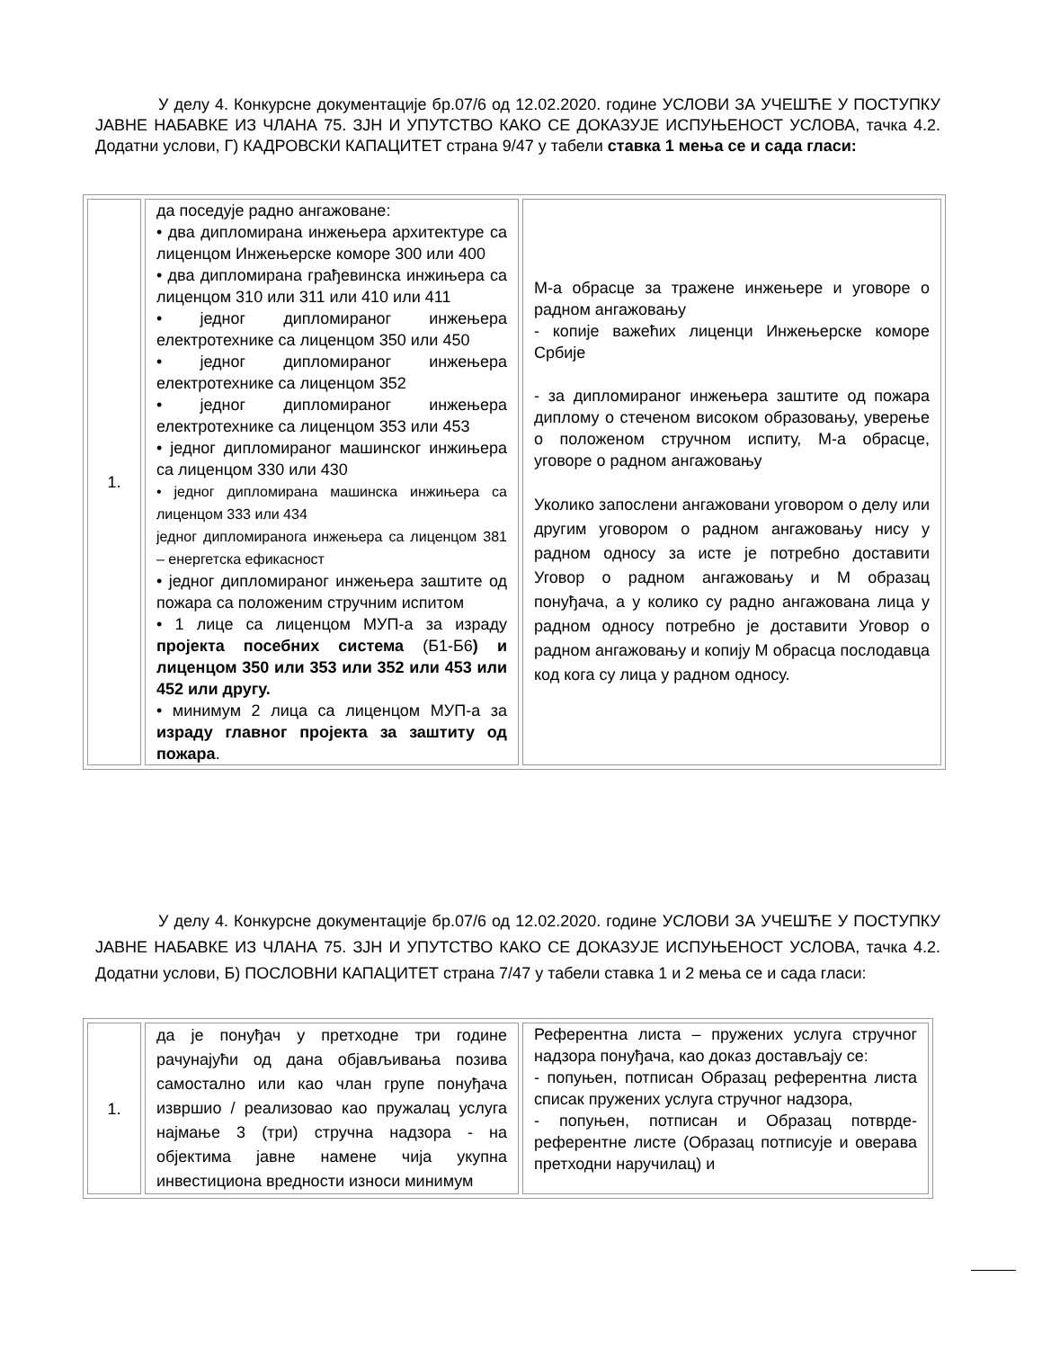У делу 4. Конкурсне документације бр.07/6 од 12.02.2020. године УСЛОВИ ЗА УЧЕШЋЕ У ПОСТУПКУ ЈАВНЕ НАБАВКЕ ИЗ ЧЛАНА 75. ЗЈН И УПУТСТВО КАКО СЕ ДОКАЗУЈЕ ИСПУЊЕНОСТ УСЛОВА, тачка 4.2. Додатни услови, Г) КАДРОВСКИ КАПАЦИТЕТ страна 9/47 у табели ставка 1 мења се и сада гласи:
| 1. | да поседује радно ангажоване: • два дипломирана инжењера архитектуре са лиценцом Инжењерске коморе 300 или 400 • два дипломирана грађевинска инжињера са лиценцом 310 или 311 или 410 или 411 • једног дипломираног инжењера електротехнике са лиценцом 350 или 450 • једног дипломираног инжењера електротехнике са лиценцом 352 • једног дипломираног инжењера електротехнике са лиценцом 353 или 453 • једног дипломираног машинског инжињера са лиценцом 330 или 430 • једног дипломирана машинска инжињера са лиценцом 333 или 434 једног дипломиранога инжењера са лиценцом 381 – енергетска ефикасност • једног дипломираног инжењера заштите од пожара са положеним стручним испитом • 1 лице са лиценцом МУП-а за израду пројекта посебних система (Б1-Б6 ) и лиценцом 350 или 353 или 352 или 453 или 452 или другу. • минимум 2 лица са лиценцом МУП-а за израду главног пројекта за заштиту од пожара . | М-а обрасце за тражене инжењере и уговоре о радном ангажовању - копије важећих лиценци Инжењерске коморе Србије - за дипломираног инжењера заштите од пожара диплому о стеченом високом образовању, уверење о положеном стручном испиту, М-а обрасце, уговоре о радном ангажовању Уколико запослени ангажовани уговором о делу или другим уговором о радном ангажовању нису у радном односу за исте је потребно доставити Уговор о радном ангажовању и М образац понуђача, а у колико су радно ангажована лица у радном односу потребно је доставити Уговор о радном ангажовању и копију М обрасца послодавца код кога су лица у радном односу. |
У делу 4. Конкурсне документације бр.07/6 од 12.02.2020. године УСЛОВИ ЗА УЧЕШЋЕ У ПОСТУПКУ ЈАВНЕ НАБАВКЕ ИЗ ЧЛАНА 75. ЗЈН И УПУТСТВО КАКО СЕ ДОКАЗУЈЕ ИСПУЊЕНОСТ УСЛОВА, тачка 4.2. Додатни услови, Б) ПОСЛОВНИ КАПАЦИТЕТ страна 7/47 у табели ставка 1 и 2 мења се и сада гласи:
| 1. | да је понуђач у претходне три године рачунајући од дана објављивања позива самостално или као члан групе понуђача извршио / реализовао као пружалац услуга најмање 3 (три) стручна надзора - на објектима јавне намене чија укупна инвестициона вредности износи минимум | Референтна листа – пружених услуга стручног надзора понуђача, као доказ достављају се: - попуњен, потписан Образац референтна листа списак пружених услуга стручног надзора, - попуњен, потписан и Образац потврде-референтне листе (Образац потписује и оверава претходни наручилац) и |